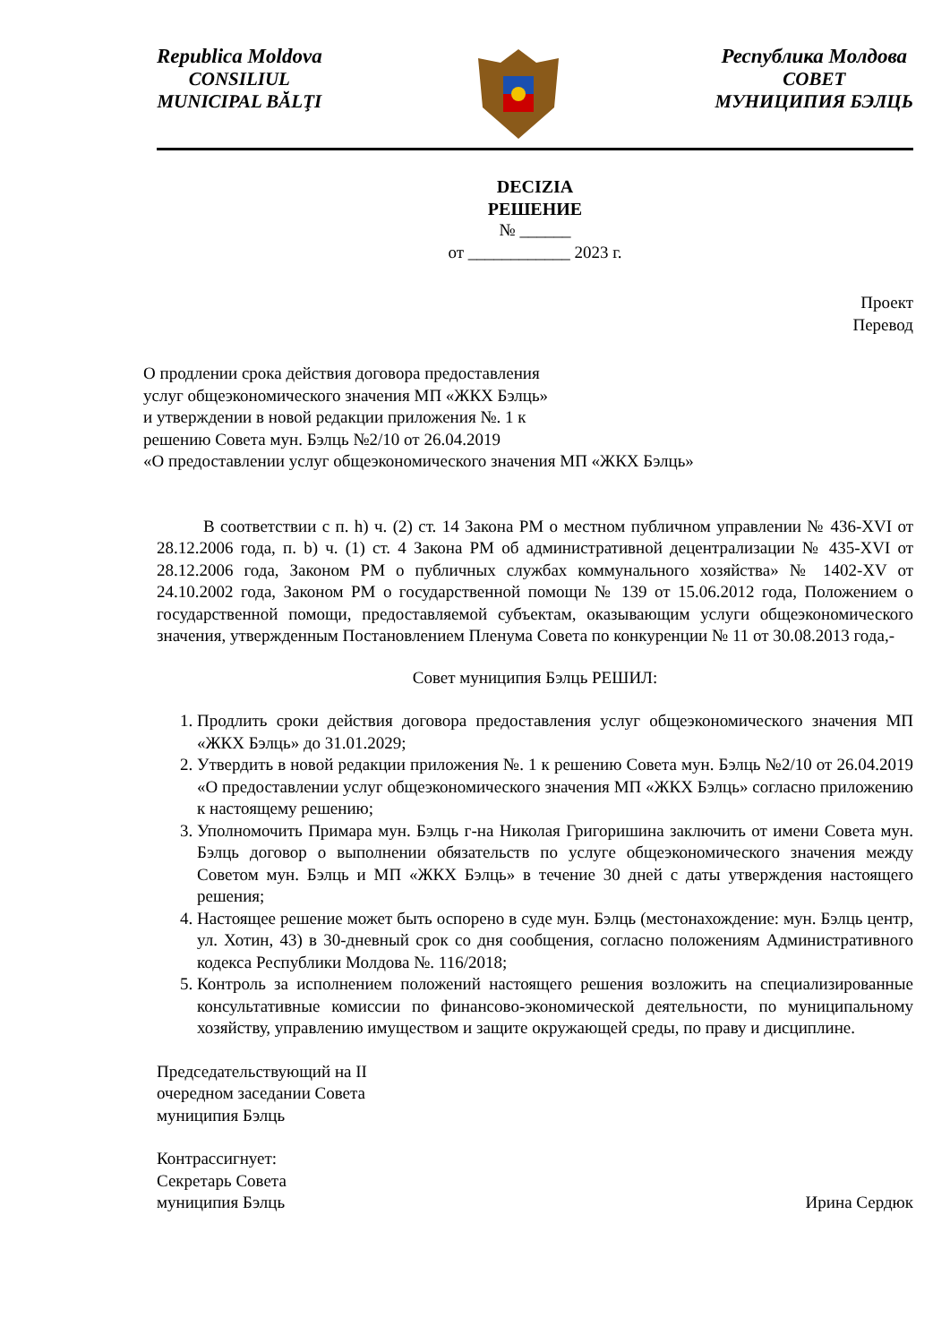Republica Moldova
CONSILIUL
MUNICIPAL BĂLŢI
Республика Молдова
СОВЕТ
МУНИЦИПИЯ БЭЛЦЬ
DECIZIA
РЕШЕНИЕ
№ ______
от ____________ 2023 г.
Проект
Перевод
О продлении срока действия договора предоставления
услуг общеэкономического значения МП «ЖКХ Бэлць»
и утверждении в новой редакции приложения №. 1 к
решению Совета мун. Бэлць №2/10 от 26.04.2019
«О предоставлении услуг общеэкономического значения МП «ЖКХ Бэлць»
В соответствии с п. h) ч. (2) ст. 14 Закона РМ о местном публичном управлении № 436-XVI от 28.12.2006 года, п. b) ч. (1) ст. 4 Закона РМ об административной децентрализации № 435-XVI от 28.12.2006 года, Законом РМ о публичных службах коммунального хозяйства» № 1402-XV от 24.10.2002 года, Законом РМ о государственной помощи № 139 от 15.06.2012 года, Положением о государственной помощи, предоставляемой субъектам, оказывающим услуги общеэкономического значения, утвержденным Постановлением Пленума Совета по конкуренции № 11 от 30.08.2013 года,-
Совет муниципия Бэлць РЕШИЛ:
1. Продлить сроки действия договора предоставления услуг общеэкономического значения МП «ЖКХ Бэлць» до 31.01.2029;
2. Утвердить в новой редакции приложения №. 1 к решению Совета мун. Бэлць №2/10 от 26.04.2019 «О предоставлении услуг общеэкономического значения МП «ЖКХ Бэлць» согласно приложению к настоящему решению;
3. Уполномочить Примара мун. Бэлць г-на Николая Григоришина заключить от имени Совета мун. Бэлць договор о выполнении обязательств по услуге общеэкономического значения между Советом мун. Бэлць и МП «ЖКХ Бэлць» в течение 30 дней с даты утверждения настоящего решения;
4. Настоящее решение может быть оспорено в суде мун. Бэлць (местонахождение: мун. Бэлць центр, ул. Хотин, 43) в 30-дневный срок со дня сообщения, согласно положениям Административного кодекса Республики Молдова №. 116/2018;
5. Контроль за исполнением положений настоящего решения возложить на специализированные консультативные комиссии по финансово-экономической деятельности, по муниципальному хозяйству, управлению имуществом и защите окружающей среды, по праву и дисциплине.
Председательствующий на II
очередном заседании Совета
муниципия Бэлць
Контрассигнует:
Секретарь Совета
муниципия Бэлць Ирина Сердюк